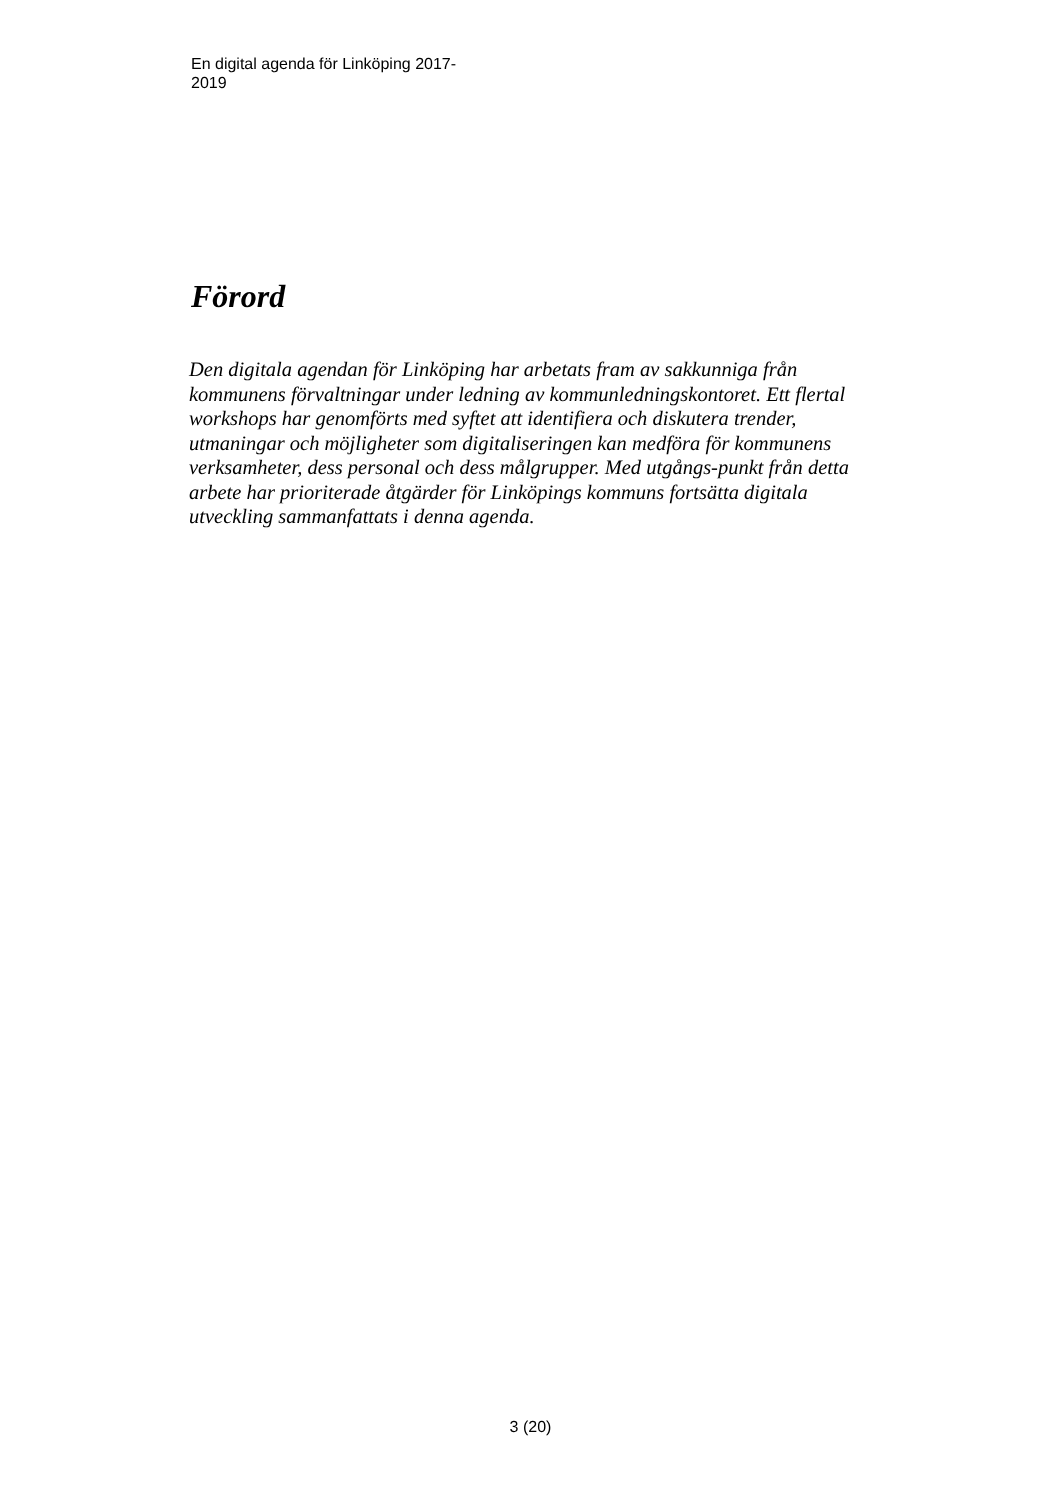En digital agenda för Linköping 2017-
2019
Förord
Den digitala agendan för Linköping har arbetats fram av sakkunniga från kommunens förvaltningar under ledning av kommunledningskontoret. Ett flertal workshops har genomförts med syftet att identifiera och diskutera trender, utmaningar och möjligheter som digitaliseringen kan medföra för kommunens verksamheter, dess personal och dess målgrupper. Med utgångs-punkt från detta arbete har prioriterade åtgärder för Linköpings kommuns fortsätta digitala utveckling sammanfattats i denna agenda.
3 (20)